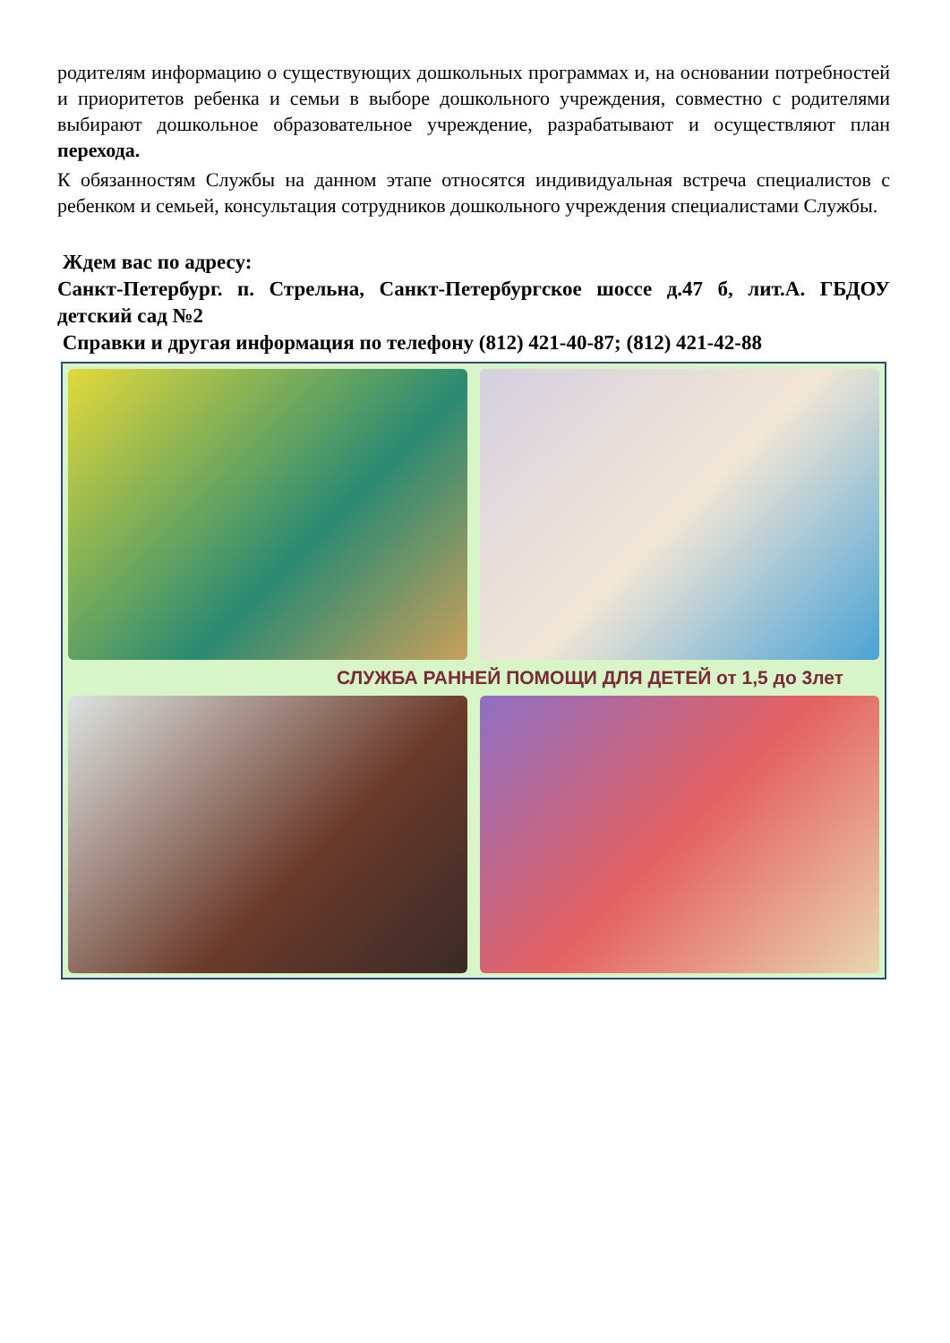родителям информацию о существующих дошкольных программах и, на основании потребностей и приоритетов ребенка и семьи в выборе дошкольного учреждения, совместно с родителями выбирают дошкольное образовательное учреждение, разрабатывают и осуществляют план перехода.
К обязанностям Службы на данном этапе относятся индивидуальная встреча специалистов с ребенком и семьей, консультация сотрудников дошкольного учреждения специалистами Службы.
Ждем вас по адресу:
Санкт-Петербург. п. Стрельна, Санкт-Петербургское шоссе д.47 б, лит.А. ГБДОУ детский сад №2
Справки и другая информация по телефону (812) 421-40-87; (812) 421-42-88
СЛУЖБА РАННЕЙ ПОМОЩИ ДЛЯ ДЕТЕЙ от 1,5 до 3лет